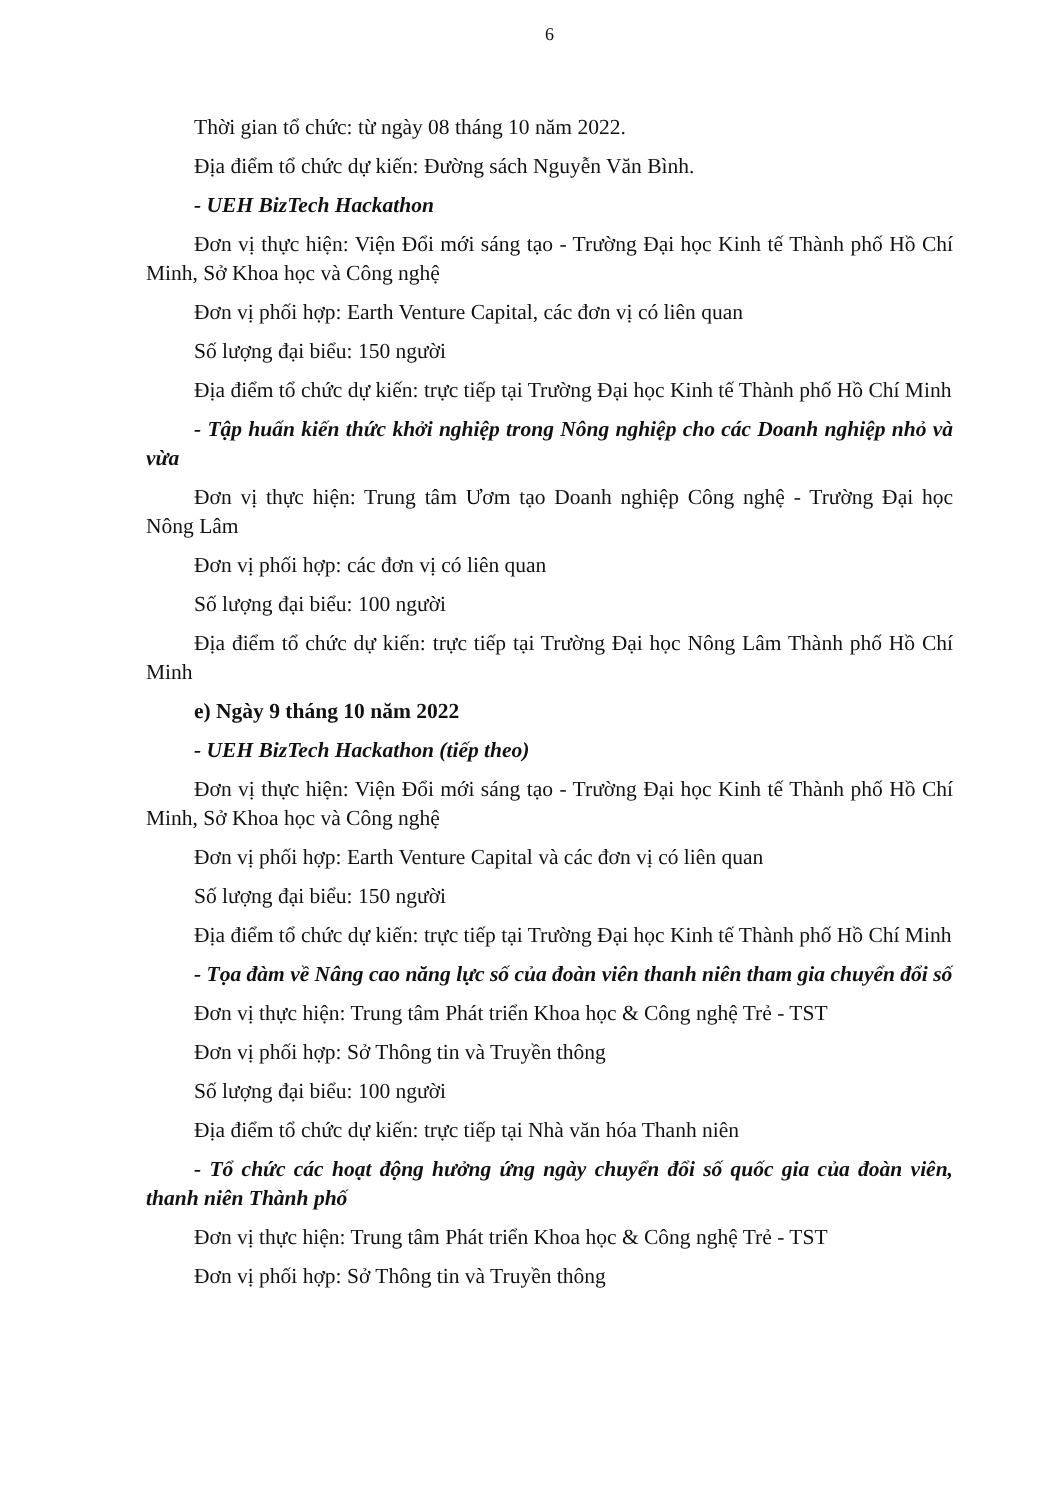6
Thời gian tổ chức: từ ngày 08 tháng 10 năm 2022.
Địa điểm tổ chức dự kiến: Đường sách Nguyễn Văn Bình.
- UEH BizTech Hackathon
Đơn vị thực hiện: Viện Đổi mới sáng tạo - Trường Đại học Kinh tế Thành phố Hồ Chí Minh, Sở Khoa học và Công nghệ
Đơn vị phối hợp: Earth Venture Capital, các đơn vị có liên quan
Số lượng đại biểu: 150 người
Địa điểm tổ chức dự kiến: trực tiếp tại Trường Đại học Kinh tế Thành phố Hồ Chí Minh
- Tập huấn kiến thức khởi nghiệp trong Nông nghiệp cho các Doanh nghiệp nhỏ và vừa
Đơn vị thực hiện: Trung tâm Ươm tạo Doanh nghiệp Công nghệ - Trường Đại học Nông Lâm
Đơn vị phối hợp: các đơn vị có liên quan
Số lượng đại biểu: 100 người
Địa điểm tổ chức dự kiến: trực tiếp tại Trường Đại học Nông Lâm Thành phố Hồ Chí Minh
e) Ngày 9 tháng 10 năm 2022
- UEH BizTech Hackathon (tiếp theo)
Đơn vị thực hiện: Viện Đổi mới sáng tạo - Trường Đại học Kinh tế Thành phố Hồ Chí Minh, Sở Khoa học và Công nghệ
Đơn vị phối hợp: Earth Venture Capital và các đơn vị có liên quan
Số lượng đại biểu: 150 người
Địa điểm tổ chức dự kiến: trực tiếp tại Trường Đại học Kinh tế Thành phố Hồ Chí Minh
- Tọa đàm về Nâng cao năng lực số của đoàn viên thanh niên tham gia chuyển đổi số
Đơn vị thực hiện: Trung tâm Phát triển Khoa học & Công nghệ Trẻ - TST
Đơn vị phối hợp: Sở Thông tin và Truyền thông
Số lượng đại biểu: 100 người
Địa điểm tổ chức dự kiến: trực tiếp tại Nhà văn hóa Thanh niên
- Tổ chức các hoạt động hưởng ứng ngày chuyển đổi số quốc gia của đoàn viên, thanh niên Thành phố
Đơn vị thực hiện: Trung tâm Phát triển Khoa học & Công nghệ Trẻ - TST
Đơn vị phối hợp: Sở Thông tin và Truyền thông